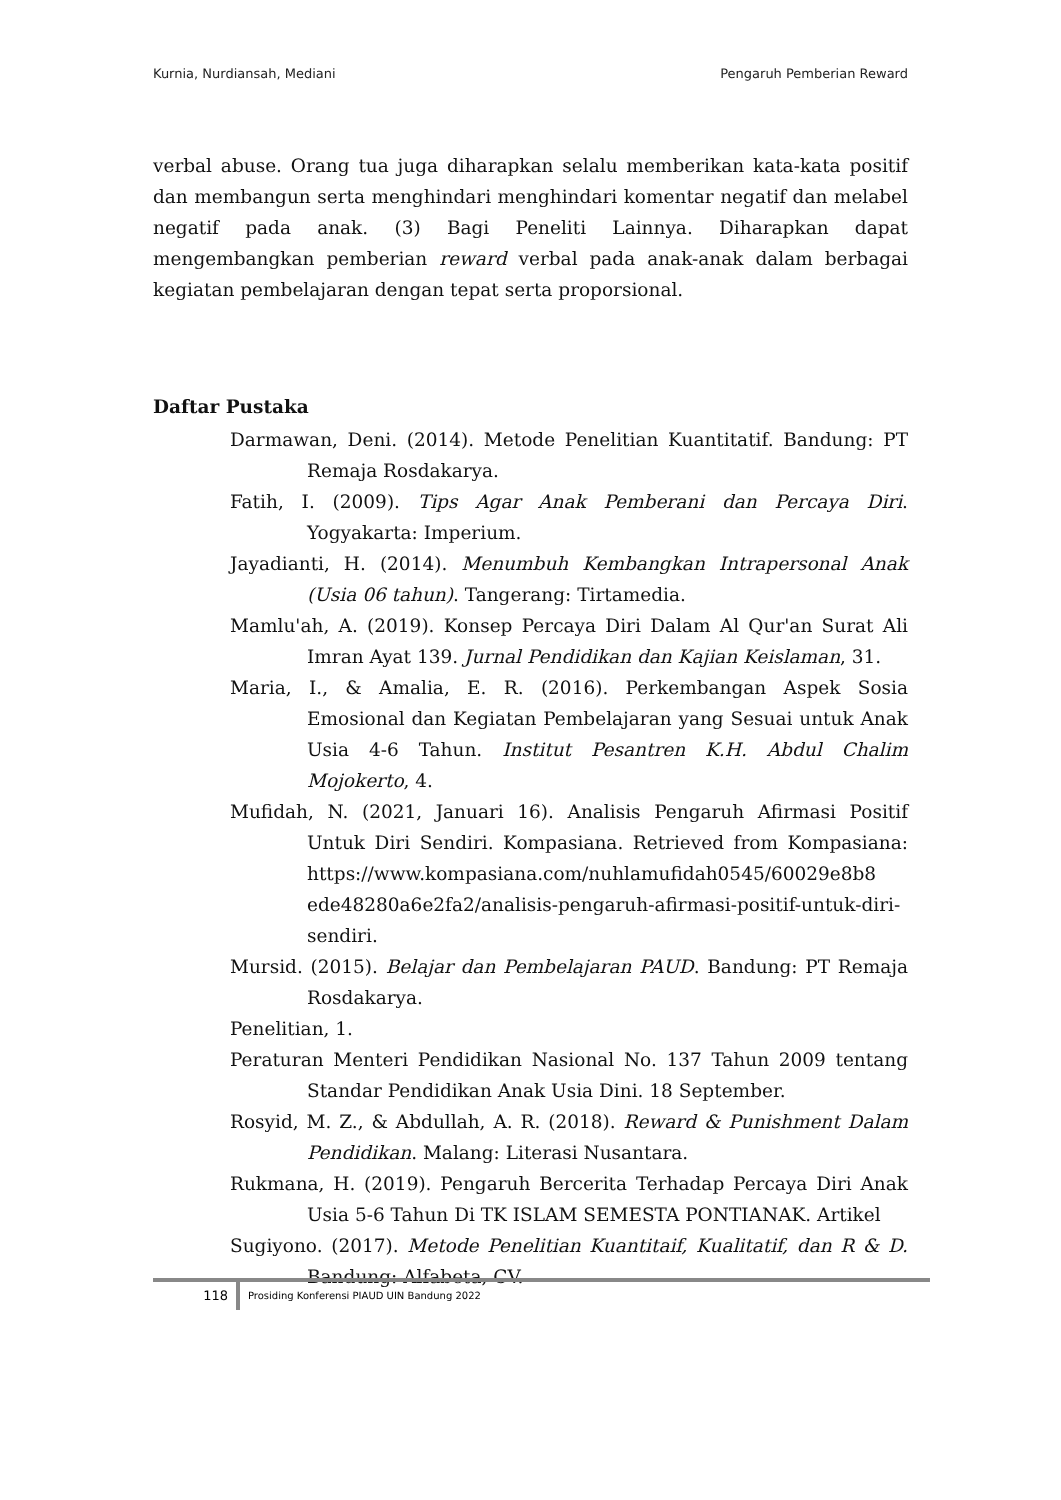Kurnia, Nurdiansah, Mediani Pengaruh Pemberian Reward
verbal abuse. Orang tua juga diharapkan selalu memberikan kata-kata positif dan membangun serta menghindari menghindari komentar negatif dan melabel negatif pada anak. (3) Bagi Peneliti Lainnya. Diharapkan dapat mengembangkan pemberian reward verbal pada anak-anak dalam berbagai kegiatan pembelajaran dengan tepat serta proporsional.
Daftar Pustaka
Darmawan, Deni. (2014). Metode Penelitian Kuantitatif. Bandung: PT Remaja Rosdakarya.
Fatih, I. (2009). Tips Agar Anak Pemberani dan Percaya Diri. Yogyakarta: Imperium.
Jayadianti, H. (2014). Menumbuh Kembangkan Intrapersonal Anak (Usia 06 tahun). Tangerang: Tirtamedia.
Mamlu'ah, A. (2019). Konsep Percaya Diri Dalam Al Qur'an Surat Ali Imran Ayat 139. Jurnal Pendidikan dan Kajian Keislaman, 31.
Maria, I., & Amalia, E. R. (2016). Perkembangan Aspek Sosia Emosional dan Kegiatan Pembelajaran yang Sesuai untuk Anak Usia 4-6 Tahun. Institut Pesantren K.H. Abdul Chalim Mojokerto, 4.
Mufidah, N. (2021, Januari 16). Analisis Pengaruh Afirmasi Positif Untuk Diri Sendiri. Kompasiana. Retrieved from Kompasiana: https://www.kompasiana.com/nuhlamufidah0545/60029e8b8 ede48280a6e2fa2/analisis-pengaruh-afirmasi-positif-untuk-diri-sendiri.
Mursid. (2015). Belajar dan Pembelajaran PAUD. Bandung: PT Remaja Rosdakarya.
Penelitian, 1.
Peraturan Menteri Pendidikan Nasional No. 137 Tahun 2009 tentang Standar Pendidikan Anak Usia Dini. 18 September.
Rosyid, M. Z., & Abdullah, A. R. (2018). Reward & Punishment Dalam Pendidikan. Malang: Literasi Nusantara.
Rukmana, H. (2019). Pengaruh Bercerita Terhadap Percaya Diri Anak Usia 5-6 Tahun Di TK ISLAM SEMESTA PONTIANAK. Artikel
Sugiyono. (2017). Metode Penelitian Kuantitaif, Kualitatif, dan R & D. Bandung: Alfabeta, CV.
118
Prosiding Konferensi PIAUD UIN Bandung 2022